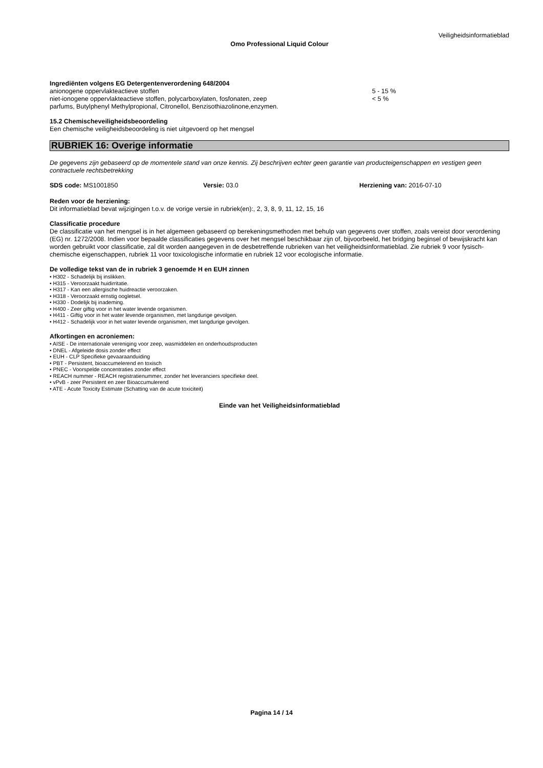Veiligheidsinformatieblad
Omo Professional Liquid Colour
Ingrediënten volgens EG Detergentenverordening 648/2004
anionogene oppervlakteactieve stoffen 5 - 15 %
niet-ionogene oppervlakteactieve stoffen, polycarboxylaten, fosfonaten, zeep < 5 %
parfums, Butylphenyl Methylpropional, Citronellol, Benzisothiazolinone,enzymen.
15.2 Chemischeveiligheidsbeoordeling
Een chemische veiligheidsbeoordeling is niet uitgevoerd op het mengsel
RUBRIEK 16: Overige informatie
De gegevens zijn gebaseerd op de momentele stand van onze kennis. Zij beschrijven echter geen garantie van producteigenschappen en vestigen geen contractuele rechtsbetrekking
SDS code: MS1001850 Versie: 03.0 Herziening van: 2016-07-10
Reden voor de herziening:
Dit informatieblad bevat wijzigingen t.o.v. de vorige versie in rubriek(en):, 2, 3, 8, 9, 11, 12, 15, 16
Classificatie procedure
De classificatie van het mengsel is in het algemeen gebaseerd op berekeningsmethoden met behulp van gegevens over stoffen, zoals vereist door verordening (EG) nr. 1272/2008. Indien voor bepaalde classificaties gegevens over het mengsel beschikbaar zijn of, bijvoorbeeld, het bridging beginsel of bewijskracht kan worden gebruikt voor classificatie, zal dit worden aangegeven in de desbetreffende rubrieken van het veiligheidsinformatieblad. Zie rubriek 9 voor fysisch-chemische eigenschappen, rubriek 11 voor toxicologische informatie en rubriek 12 voor ecologische informatie.
De volledige tekst van de in rubriek 3 genoemde H en EUH zinnen
• H302 - Schadelijk bij inslikken.
• H315 - Veroorzaakt huidirritatie.
• H317 - Kan een allergische huidreactie veroorzaken.
• H318 - Veroorzaakt ernstig oogletsel.
• H330 - Dodelijk bij inademing.
• H400 - Zeer giftig voor in het water levende organismen.
• H411 - Giftig voor in het water levende organismen, met langdurige gevolgen.
• H412 - Schadelijk voor in het water levende organismen, met langdurige gevolgen.
Afkortingen en acroniemen:
• AISE - De internationale vereniging voor zeep, wasmiddelen en onderhoudsproducten
• DNEL - Afgeleide dosis zonder effect
• EUH - CLP Specifieke gevaaraanduiding
• PBT - Persistent, bioaccumelerend en toxisch
• PNEC - Voorspelde concentraties zonder effect
• REACH nummer - REACH registratienummer, zonder het leveranciers specifieke deel.
• vPvB - zeer Persistent en zeer Bioaccumulerend
• ATE - Acute Toxicity Estimate (Schatting van de acute toxiciteit)
Einde van het Veiligheidsinformatieblad
Pagina 14 / 14